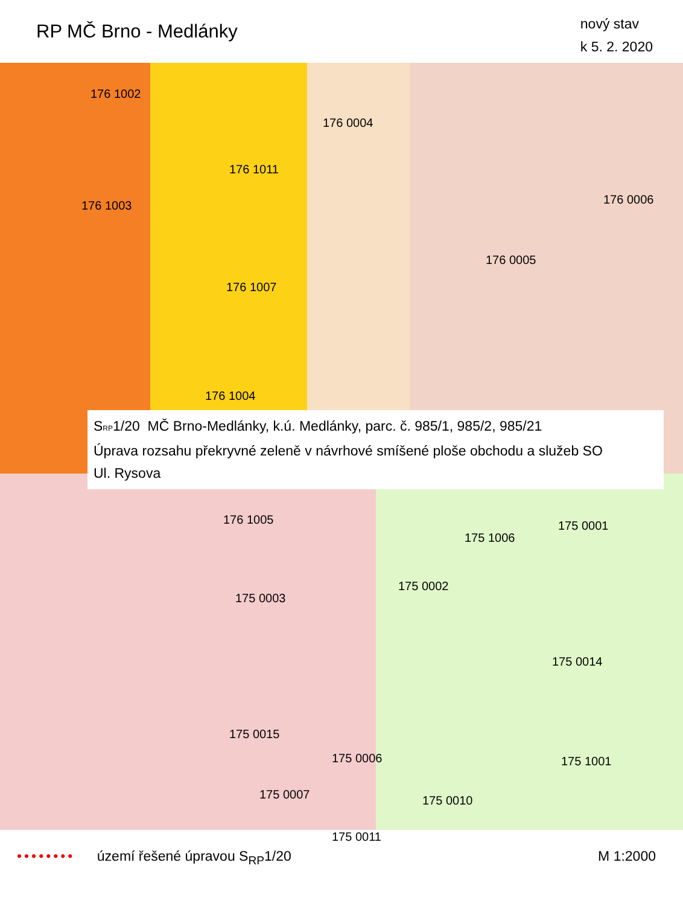RP MČ Brno - Medlánky
nový stav
k 5. 2. 2020
176 1002
176 0004
176 1011
176 1003 176 0006
176 0005
176 1007
176 1004
176 1005 175 0001
175 1006
175 0002
175 0003
175 0014
175 0015
175 0006 175 1001
175 0007 175 0010
175 0011
S<sub>RP</sub>1/20 MČ Brno-Medlánky, k.ú. Medlánky, parc. č. 985/1, 985/2, 985/21
Úprava rozsahu překryvné zeleně v návrhové smíšené ploše obchodu a služeb SO
Ul. Rysova
•••••••• území řešené úpravou S<sub>RP</sub>1/20
M 1:2000